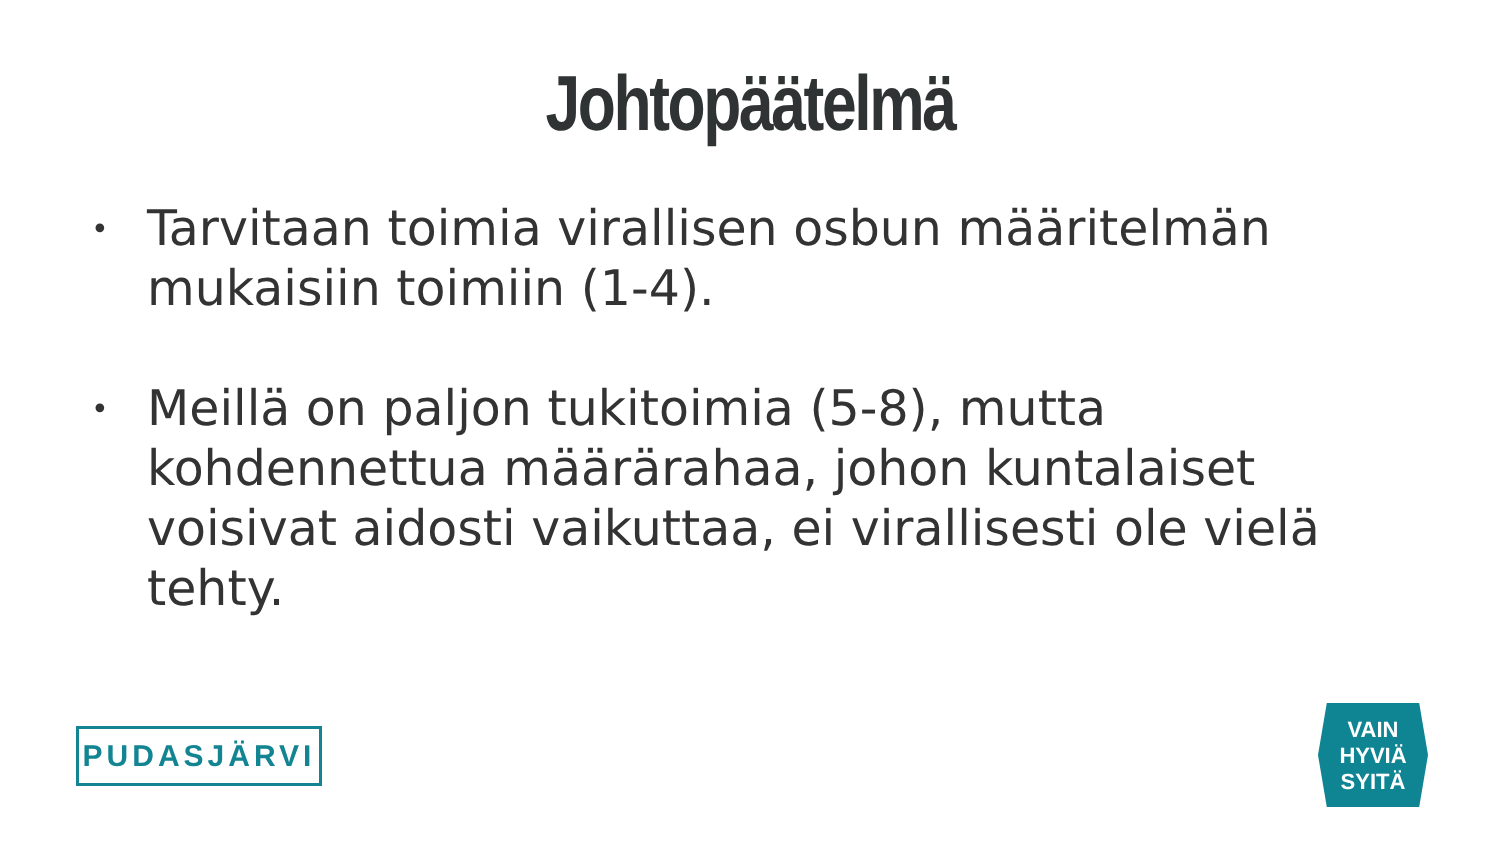Johtopäätelmä
• Tarvitaan toimia virallisen osbun määritelmän mukaisiin toimiin (1-4).
• Meillä on paljon tukitoimia (5-8), mutta kohdennettua määrärahaa, johon kuntalaiset voisivat aidosti vaikuttaa, ei virallisesti ole vielä tehty.
PUDASJÄRVI
VAIN
HYVIÄ
SYITÄ